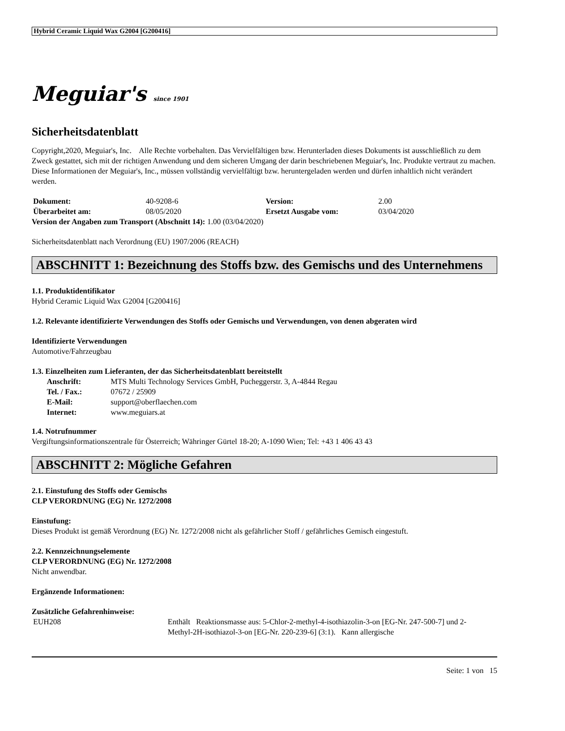Hybrid Ceramic Liquid Wax G2004 [G200416]
Meguiar's since 1901
Sicherheitsdatenblatt
Copyright,2020, Meguiar's, Inc. Alle Rechte vorbehalten. Das Vervielfältigen bzw. Herunterladen dieses Dokuments ist ausschließlich zu dem Zweck gestattet, sich mit der richtigen Anwendung und dem sicheren Umgang der darin beschriebenen Meguiar's, Inc. Produkte vertraut zu machen. Diese Informationen der Meguiar's, Inc., müssen vollständig vervielfältigt bzw. heruntergeladen werden und dürfen inhaltlich nicht verändert werden.
| Dokument: | 40-9208-6 | Version: | 2.00 |
| Überarbeitet am: | 08/05/2020 | Ersetzt Ausgabe vom: | 03/04/2020 |
Version der Angaben zum Transport (Abschnitt 14): 1.00 (03/04/2020)
Sicherheitsdatenblatt nach Verordnung (EU) 1907/2006 (REACH)
ABSCHNITT 1: Bezeichnung des Stoffs bzw. des Gemischs und des Unternehmens
1.1. Produktidentifikator
Hybrid Ceramic Liquid Wax G2004 [G200416]
1.2. Relevante identifizierte Verwendungen des Stoffs oder Gemischs und Verwendungen, von denen abgeraten wird
Identifizierte Verwendungen
Automotive/Fahrzeugbau
1.3. Einzelheiten zum Lieferanten, der das Sicherheitsdatenblatt bereitstellt
| Anschrift: | MTS Multi Technology Services GmbH, Pucheggerstr. 3, A-4844 Regau |
| Tel. / Fax.: | 07672 / 25909 |
| E-Mail: | support@oberflaechen.com |
| Internet: | www.meguiars.at |
1.4. Notrufnummer
Vergiftungsinformationszentrale für Österreich; Währinger Gürtel 18-20; A-1090 Wien; Tel: +43 1 406 43 43
ABSCHNITT 2: Mögliche Gefahren
2.1. Einstufung des Stoffs oder Gemischs
CLP VERORDNUNG (EG) Nr. 1272/2008
Einstufung:
Dieses Produkt ist gemäß Verordnung (EG) Nr. 1272/2008 nicht als gefährlicher Stoff / gefährliches Gemisch eingestuft.
2.2. Kennzeichnungselemente
CLP VERORDNUNG (EG) Nr. 1272/2008
Nicht anwendbar.
Ergänzende Informationen:
Zusätzliche Gefahrenhinweise:
| EUH208 | Enthält Reaktionsmasse aus: 5-Chlor-2-methyl-4-isothiazolin-3-on [EG-Nr. 247-500-7] und 2-Methyl-2H-isothiazol-3-on [EG-Nr. 220-239-6] (3:1). Kann allergische |
Seite: 1 von 15